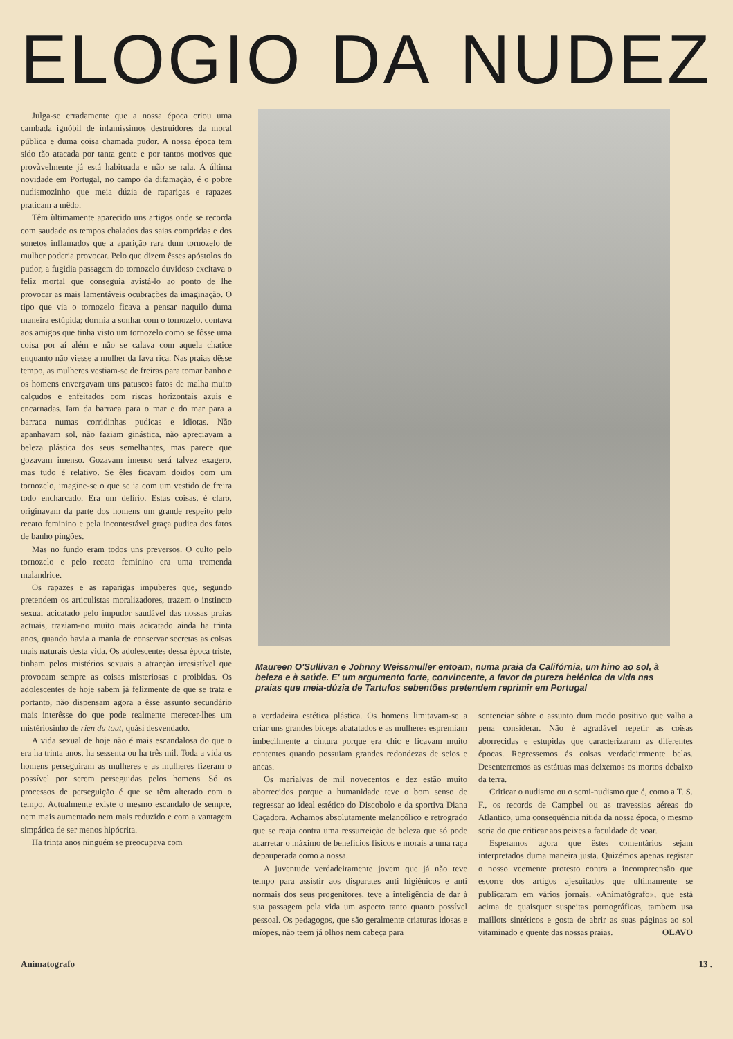ELOGIO DA NUDEZ
Julga-se erradamente que a nossa época criou uma cambada ignóbil de infamíssimos destruidores da moral pública e duma coisa chamada pudor. A nossa época tem sido tão atacada por tanta gente e por tantos motivos que provàvelmente já está habituada e não se rala. A última novidade em Portugal, no campo da difamação, é o pobre nudismozinho que meia dúzia de raparigas e rapazes praticam a mêdo.
Têm ùltimamente aparecido uns artigos onde se recorda com saudade os tempos chalados das saias compridas e dos sonetos inflamados que a aparição rara dum tornozelo de mulher poderia provocar. Pelo que dizem êsses apóstolos do pudor, a fugidia passagem do tornozelo duvidoso excitava o feliz mortal que conseguia avistá-lo ao ponto de lhe provocar as mais lamentáveis ocubrações da imaginação. O tipo que via o tornozelo ficava a pensar naquilo duma maneira estúpida; dormia a sonhar com o tornozelo, contava aos amigos que tinha visto um tornozelo como se fôsse uma coisa por aí além e não se calava com aquela chatice enquanto não viesse a mulher da fava rica. Nas praias dêsse tempo, as mulheres vestiam-se de freiras para tomar banho e os homens envergavam uns patuscos fatos de malha muito calçudos e enfeitados com riscas horizontais azuis e encarnadas. Iam da barraca para o mar e do mar para a barraca numas corridinhas pudicas e idiotas. Não apanhavam sol, não faziam ginástica, não apreciavam a beleza plástica dos seus semelhantes, mas parece que gozavam imenso. Gozavam imenso será talvez exagero, mas tudo é relativo. Se êles ficavam doidos com um tornozelo, imagine-se o que se ia com um vestido de freira todo encharcado. Era um delírio. Estas coisas, é claro, originavam da parte dos homens um grande respeito pelo recato feminino e pela incontestável graça pudica dos fatos de banho pingões.
Mas no fundo eram todos uns preversos. O culto pelo tornozelo e pelo recato feminino era uma tremenda malandrice.
Os rapazes e as raparigas impuberes que, segundo pretendem os articulistas moralizadores, trazem o instincto sexual acicatado pelo impudor saudável das nossas praias actuais, traziam-no muito mais acicatado ainda ha trinta anos, quando havia a mania de conservar secretas as coisas mais naturais desta vida. Os adolescentes dessa época triste, tinham pelos mistérios sexuais a atracção irresistível que provocam sempre as coisas misteriosas e proibidas. Os adolescentes de hoje sabem já felizmente de que se trata e portanto, não dispensam agora a êsse assunto secundário mais interêsse do que pode realmente merecer-lhes um mistériosinho de rien du tout, quási desvendado.
A vida sexual de hoje não é mais escandalosa do que o era ha trinta anos, ha sessenta ou ha três mil. Toda a vida os homens perseguiram as mulheres e as mulheres fizeram o possível por serem perseguidas pelos homens. Só os processos de perseguição é que se têm alterado com o tempo. Actualmente existe o mesmo escandalo de sempre, nem mais aumentado nem mais reduzido e com a vantagem simpática de ser menos hipócrita.
Ha trinta anos ninguém se preocupava com
Maureen O'Sullivan e Johnny Weissmuller entoam, numa praia da Califórnia, um hino ao sol, à beleza e à saúde. E' um argumento forte, convincente, a favor da pureza helénica da vida nas praias que meia-dúzia de Tartufos sebentões pretendem reprimir em Portugal
a verdadeira estética plástica. Os homens limitavam-se a criar uns grandes biceps abatatados e as mulheres espremiam imbecilmente a cintura porque era chic e ficavam muito contentes quando possuiam grandes redondezas de seios e ancas.
Os marialvas de mil novecentos e dez estão muito aborrecidos porque a humanidade teve o bom senso de regressar ao ideal estético do Discobolo e da sportiva Diana Caçadora. Achamos absolutamente melancólico e retrogrado que se reaja contra uma ressurreição de beleza que só pode acarretar o máximo de benefícios físicos e morais a uma raça depauperada como a nossa.
A juventude verdadeiramente jovem que já não teve tempo para assistir aos disparates anti higiénicos e anti normais dos seus progenitores, teve a inteligência de dar à sua passagem pela vida um aspecto tanto quanto possível pessoal. Os pedagogos, que são geralmente criaturas idosas e míopes, não teem já olhos nem cabeça para
sentenciar sôbre o assunto dum modo positivo que valha a pena considerar. Não é agradável repetir as coisas aborrecidas e estupidas que caracterizaram as diferentes épocas. Regressemos ás coisas verdadeirrmente belas. Desenterremos as estátuas mas deixemos os mortos debaixo da terra.
Criticar o nudismo ou o semi-nudismo que é, como a T. S. F., os records de Campbel ou as travessias aéreas do Atlantico, uma consequência nítida da nossa época, o mesmo seria do que criticar aos peixes a faculdade de voar.
Esperamos agora que êstes comentários sejam interpretados duma maneira justa. Quizémos apenas registar o nosso veemente protesto contra a incompreensão que escorre dos artigos ajesuitados que ultimamente se publicaram em vários jornais. «Animatógrafo», que está acima de quaisquer suspeitas pornográficas, tambem usa maillots sintéticos e gosta de abrir as suas páginas ao sol vitaminado e quente das nossas praias. OLAVO
Animatografo 13 .